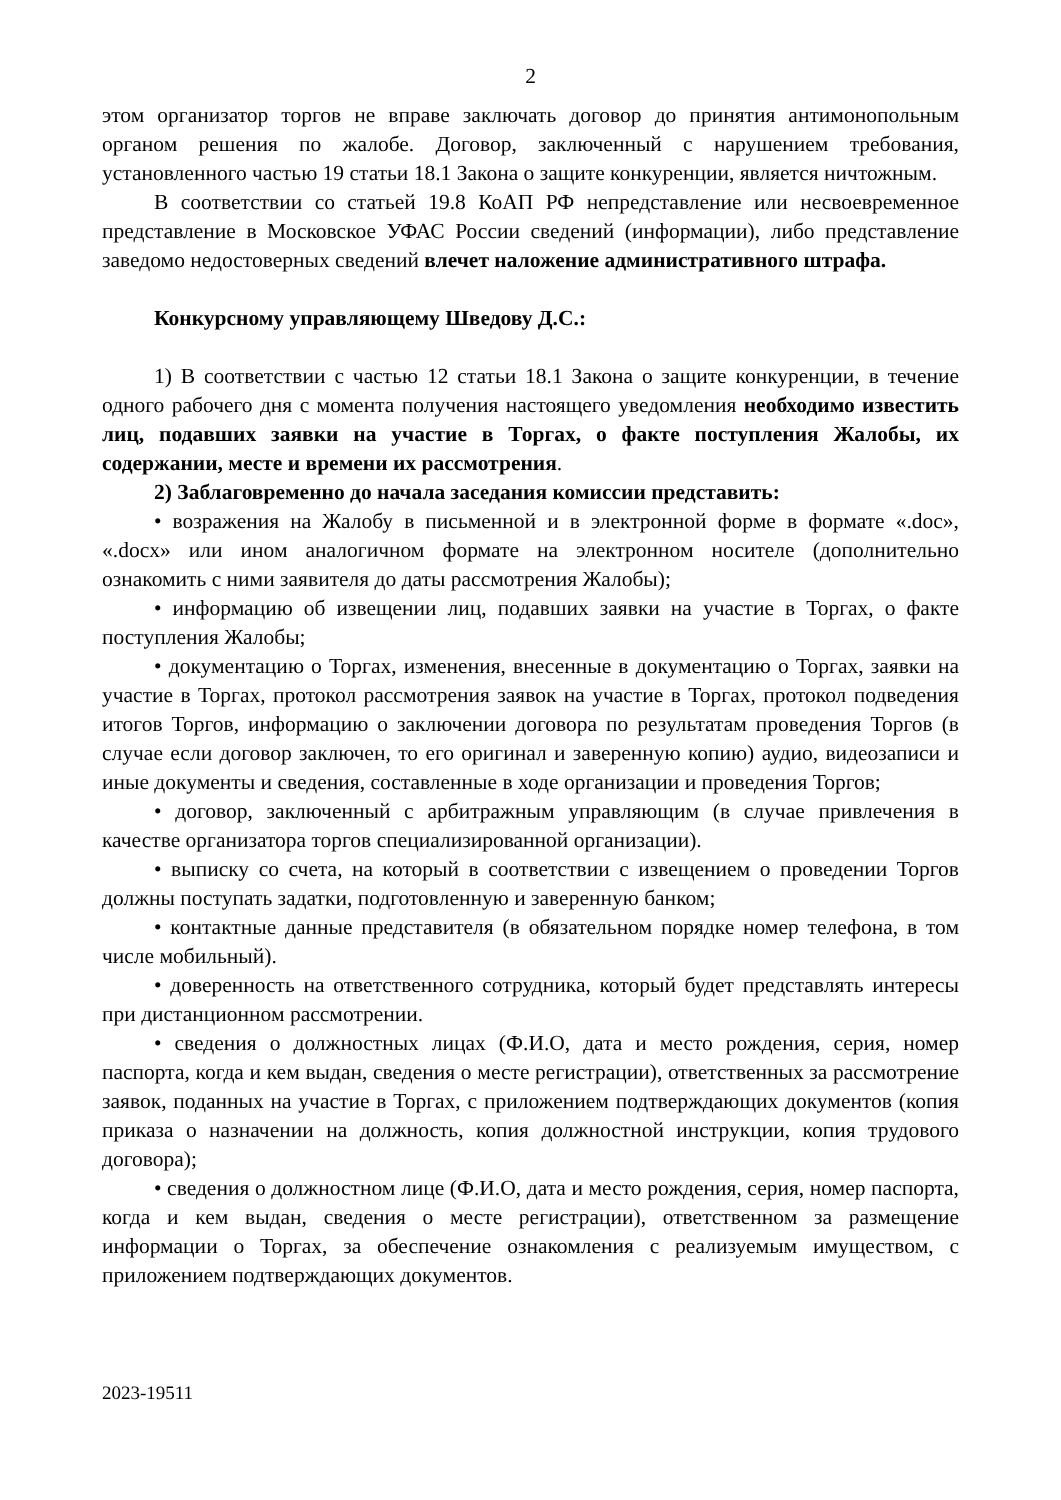2
этом организатор торгов не вправе заключать договор до принятия антимонопольным органом решения по жалобе. Договор, заключенный с нарушением требования, установленного частью 19 статьи 18.1 Закона о защите конкуренции, является ничтожным.
В соответствии со статьей 19.8 КоАП РФ непредставление или несвоевременное представление в Московское УФАС России сведений (информации), либо представление заведомо недостоверных сведений влечет наложение административного штрафа.
Конкурсному управляющему Шведову Д.С.:
1) В соответствии с частью 12 статьи 18.1 Закона о защите конкуренции, в течение одного рабочего дня с момента получения настоящего уведомления необходимо известить лиц, подавших заявки на участие в Торгах, о факте поступления Жалобы, их содержании, месте и времени их рассмотрения.
2) Заблаговременно до начала заседания комиссии представить:
• возражения на Жалобу в письменной и в электронной форме в формате «.doc», «.docx» или ином аналогичном формате на электронном носителе (дополнительно ознакомить с ними заявителя до даты рассмотрения Жалобы);
• информацию об извещении лиц, подавших заявки на участие в Торгах, о факте поступления Жалобы;
• документацию о Торгах, изменения, внесенные в документацию о Торгах, заявки на участие в Торгах, протокол рассмотрения заявок на участие в Торгах, протокол подведения итогов Торгов, информацию о заключении договора по результатам проведения Торгов (в случае если договор заключен, то его оригинал и заверенную копию) аудио, видеозаписи и иные документы и сведения, составленные в ходе организации и проведения Торгов;
• договор, заключенный с арбитражным управляющим (в случае привлечения в качестве организатора торгов специализированной организации).
• выписку со счета, на который в соответствии с извещением о проведении Торгов должны поступать задатки, подготовленную и заверенную банком;
• контактные данные представителя (в обязательном порядке номер телефона, в том числе мобильный).
• доверенность на ответственного сотрудника, который будет представлять интересы при дистанционном рассмотрении.
• сведения о должностных лицах (Ф.И.О, дата и место рождения, серия, номер паспорта, когда и кем выдан, сведения о месте регистрации), ответственных за рассмотрение заявок, поданных на участие в Торгах, с приложением подтверждающих документов (копия приказа о назначении на должность, копия должностной инструкции, копия трудового договора);
• сведения о должностном лице (Ф.И.О, дата и место рождения, серия, номер паспорта, когда и кем выдан, сведения о месте регистрации), ответственном за размещение информации о Торгах, за обеспечение ознакомления с реализуемым имуществом, с приложением подтверждающих документов.
2023-19511